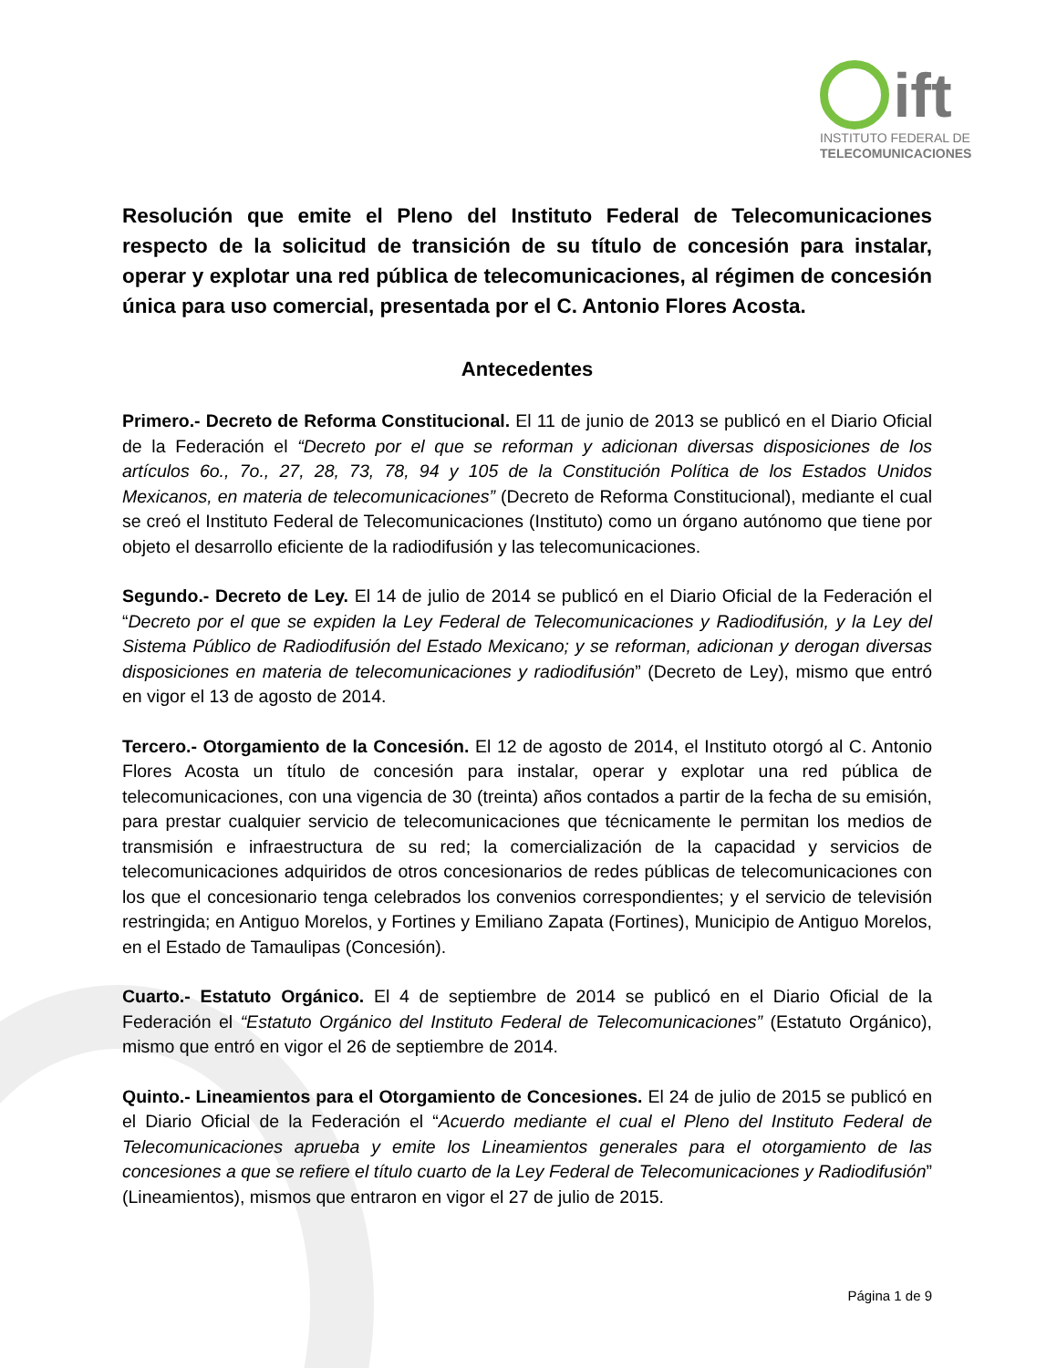ift
INSTITUTO FEDERAL DE
TELECOMUNICACIONES
Resolución que emite el Pleno del Instituto Federal de Telecomunicaciones respecto de la solicitud de transición de su título de concesión para instalar, operar y explotar una red pública de telecomunicaciones, al régimen de concesión única para uso comercial, presentada por el C. Antonio Flores Acosta.
Antecedentes
Primero.- Decreto de Reforma Constitucional. El 11 de junio de 2013 se publicó en el Diario Oficial de la Federación el “Decreto por el que se reforman y adicionan diversas disposiciones de los artículos 6o., 7o., 27, 28, 73, 78, 94 y 105 de la Constitución Política de los Estados Unidos Mexicanos, en materia de telecomunicaciones” (Decreto de Reforma Constitucional), mediante el cual se creó el Instituto Federal de Telecomunicaciones (Instituto) como un órgano autónomo que tiene por objeto el desarrollo eficiente de la radiodifusión y las telecomunicaciones.
Segundo.- Decreto de Ley. El 14 de julio de 2014 se publicó en el Diario Oficial de la Federación el “Decreto por el que se expiden la Ley Federal de Telecomunicaciones y Radiodifusión, y la Ley del Sistema Público de Radiodifusión del Estado Mexicano; y se reforman, adicionan y derogan diversas disposiciones en materia de telecomunicaciones y radiodifusión” (Decreto de Ley), mismo que entró en vigor el 13 de agosto de 2014.
Tercero.- Otorgamiento de la Concesión. El 12 de agosto de 2014, el Instituto otorgó al C. Antonio Flores Acosta un título de concesión para instalar, operar y explotar una red pública de telecomunicaciones, con una vigencia de 30 (treinta) años contados a partir de la fecha de su emisión, para prestar cualquier servicio de telecomunicaciones que técnicamente le permitan los medios de transmisión e infraestructura de su red; la comercialización de la capacidad y servicios de telecomunicaciones adquiridos de otros concesionarios de redes públicas de telecomunicaciones con los que el concesionario tenga celebrados los convenios correspondientes; y el servicio de televisión restringida; en Antiguo Morelos, y Fortines y Emiliano Zapata (Fortines), Municipio de Antiguo Morelos, en el Estado de Tamaulipas (Concesión).
Cuarto.- Estatuto Orgánico. El 4 de septiembre de 2014 se publicó en el Diario Oficial de la Federación el “Estatuto Orgánico del Instituto Federal de Telecomunicaciones” (Estatuto Orgánico), mismo que entró en vigor el 26 de septiembre de 2014.
Quinto.- Lineamientos para el Otorgamiento de Concesiones. El 24 de julio de 2015 se publicó en el Diario Oficial de la Federación el “Acuerdo mediante el cual el Pleno del Instituto Federal de Telecomunicaciones aprueba y emite los Lineamientos generales para el otorgamiento de las concesiones a que se refiere el título cuarto de la Ley Federal de Telecomunicaciones y Radiodifusión” (Lineamientos), mismos que entraron en vigor el 27 de julio de 2015.
Página 1 de 9